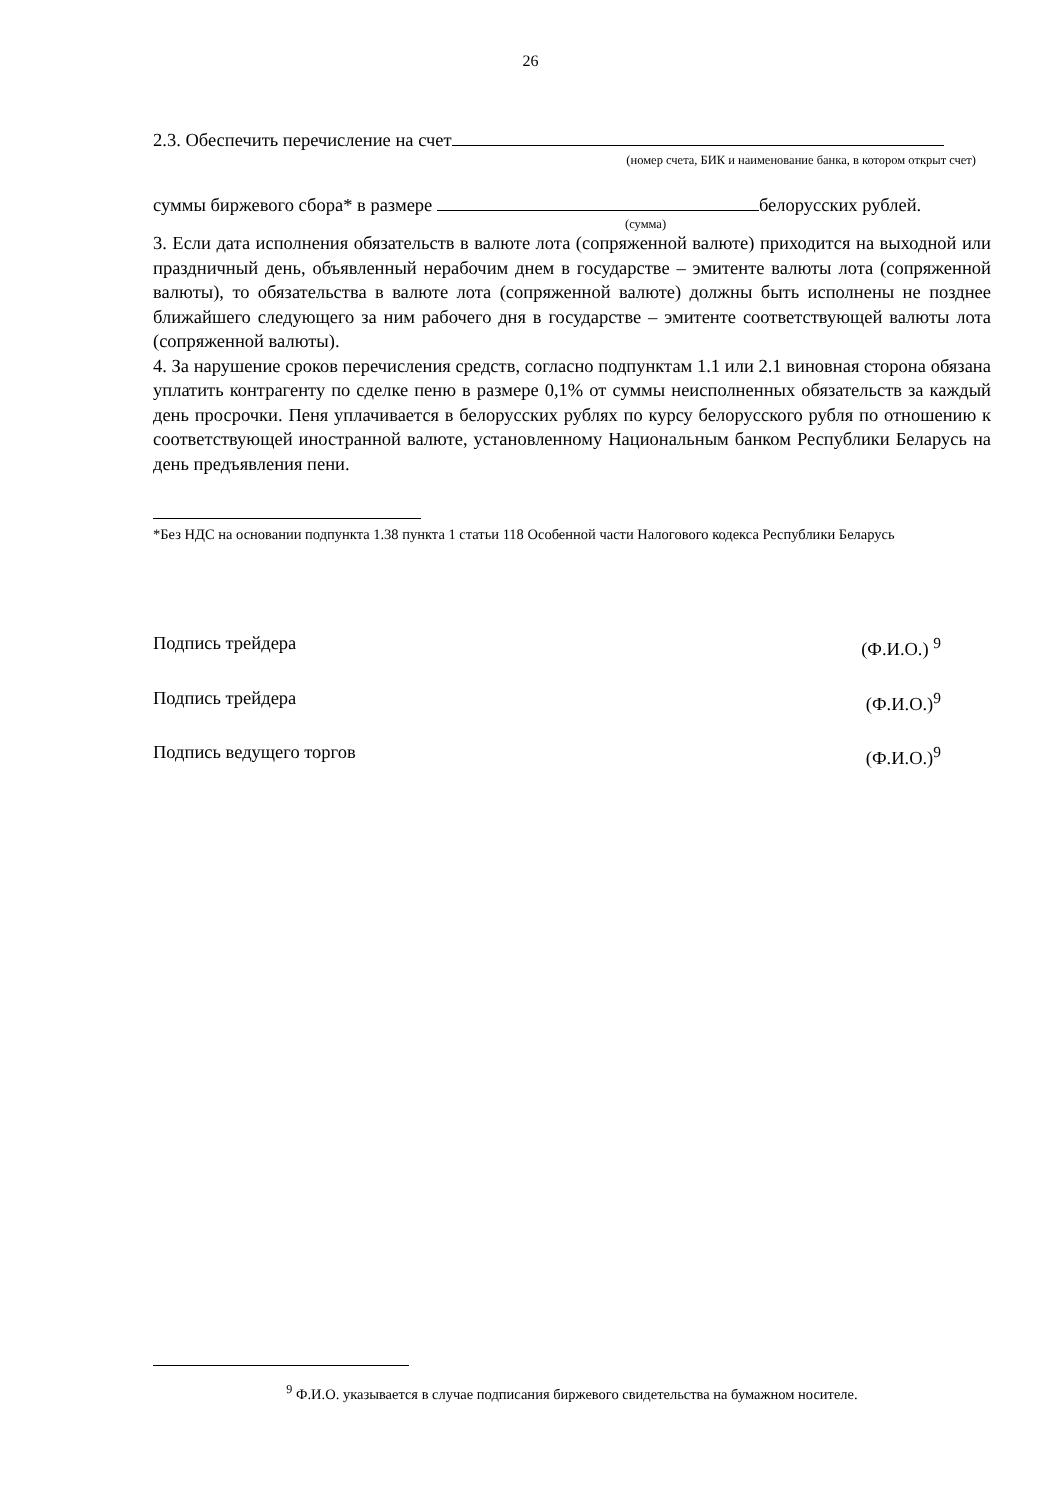26
2.3. Обеспечить перечисление на счет
(номер счета, БИК и наименование банка, в котором открыт счет)
суммы биржевого сбора* в размере белорусских рублей.
(сумма)
3. Если дата исполнения обязательств в валюте лота (сопряженной валюте) приходится на выходной или праздничный день, объявленный нерабочим днем в государстве – эмитенте валюты лота (сопряженной валюты), то обязательства в валюте лота (сопряженной валюте) должны быть исполнены не позднее ближайшего следующего за ним рабочего дня в государстве – эмитенте соответствующей валюты лота (сопряженной валюты).
4. За нарушение сроков перечисления средств, согласно подпунктам 1.1 или 2.1 виновная сторона обязана уплатить контрагенту по сделке пеню в размере 0,1% от суммы неисполненных обязательств за каждый день просрочки. Пеня уплачивается в белорусских рублях по курсу белорусского рубля по отношению к соответствующей иностранной валюте, установленному Национальным банком Республики Беларусь на день предъявления пени.
*Без НДС на основании подпункта 1.38 пункта 1 статьи 118 Особенной части Налогового кодекса Республики Беларусь
Подпись трейдера (Ф.И.О.) <sup>9</sup>
Подпись трейдера (Ф.И.О.)<sup>9</sup>
Подпись ведущего торгов (Ф.И.О.)<sup>9</sup>
<sup>9</sup> Ф.И.О. указывается в случае подписания биржевого свидетельства на бумажном носителе.